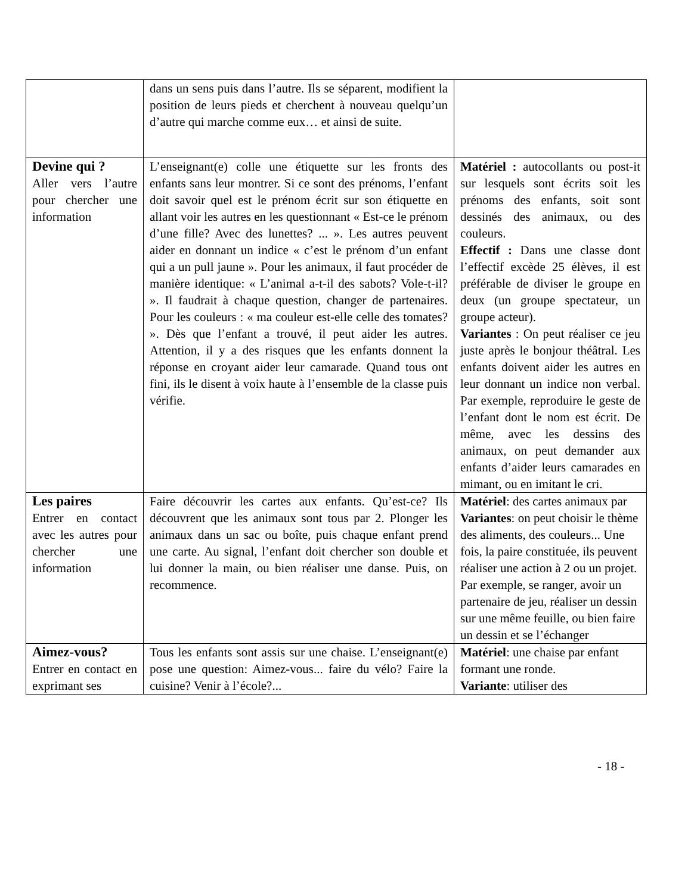| | dans un sens puis dans l’autre. Ils se séparent, modifient la position de leurs pieds et cherchent à nouveau quelqu’un d’autre qui marche comme eux… et ainsi de suite. | |
| Devine qui ? Aller vers l’autre pour chercher une information | L’enseignant(e) colle une étiquette sur les fronts des enfants sans leur montrer. Si ce sont des prénoms, l’enfant doit savoir quel est le prénom écrit sur son étiquette en allant voir les autres en les questionnant « Est-ce le prénom d’une fille? Avec des lunettes? ... ». Les autres peuvent aider en donnant un indice « c’est le prénom d’un enfant qui a un pull jaune ». Pour les animaux, il faut procéder de manière identique: « L’animal a-t-il des sabots? Vole-t-il? ». Il faudrait à chaque question, changer de partenaires. Pour les couleurs : « ma couleur est-elle celle des tomates? ». Dès que l’enfant a trouvé, il peut aider les autres. Attention, il y a des risques que les enfants donnent la réponse en croyant aider leur camarade. Quand tous ont fini, ils le disent à voix haute à l’ensemble de la classe puis vérifie. | Matériel : autocollants ou post-it sur lesquels sont écrits soit les prénoms des enfants, soit sont dessinés des animaux, ou des couleurs. Effectif : Dans une classe dont l’effectif excède 25 élèves, il est préférable de diviser le groupe en deux (un groupe spectateur, un groupe acteur). Variantes : On peut réaliser ce jeu juste après le bonjour théâtral. Les enfants doivent aider les autres en leur donnant un indice non verbal. Par exemple, reproduire le geste de l’enfant dont le nom est écrit. De même, avec les dessins des animaux, on peut demander aux enfants d’aider leurs camarades en mimant, ou en imitant le cri. |
| Les paires Entrer en contact avec les autres pour chercher une information | Faire découvrir les cartes aux enfants. Qu’est-ce? Ils découvrent que les animaux sont tous par 2. Plonger les animaux dans un sac ou boîte, puis chaque enfant prend une carte. Au signal, l’enfant doit chercher son double et lui donner la main, ou bien réaliser une danse. Puis, on recommence. | Matériel : des cartes animaux par Variantes : on peut choisir le thème des aliments, des couleurs... Une fois, la paire constituée, ils peuvent réaliser une action à 2 ou un projet. Par exemple, se ranger, avoir un partenaire de jeu, réaliser un dessin sur une même feuille, ou bien faire un dessin et se l’échanger |
| Aimez-vous? Entrer en contact en exprimant ses | Tous les enfants sont assis sur une chaise. L’enseignant(e) pose une question: Aimez-vous... faire du vélo? Faire la cuisine? Venir à l’école?... | Matériel : une chaise par enfant formant une ronde. Variante : utiliser des |
- 18 -